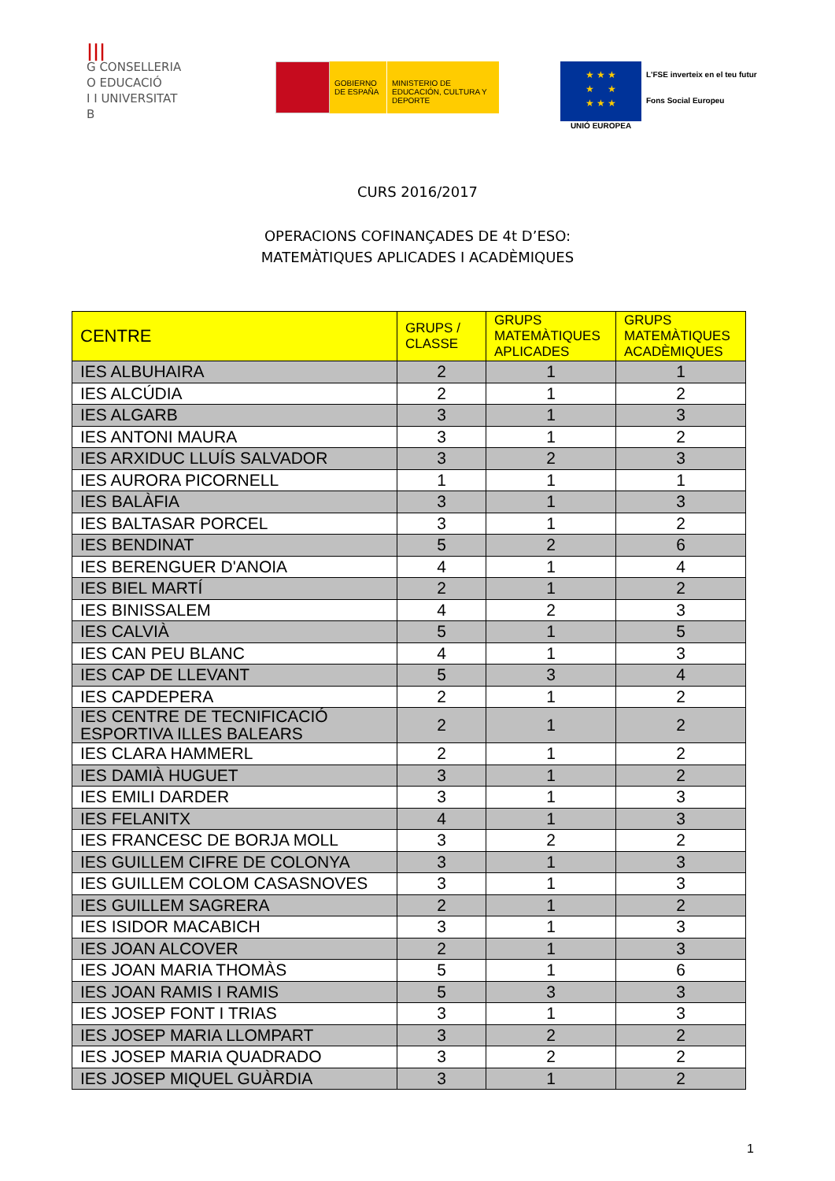|||
G CONSELLERIA
O EDUCACIÓ
I I UNIVERSITAT
B
GOBIERNO DE ESPAÑA
MINISTERIO DE EDUCACIÓN, CULTURA Y DEPORTE
★ ★ ★
★ ★
★ ★ ★
UNIÓ EUROPEA
L'FSE inverteix en el teu futur
Fons Social Europeu
CURS 2016/2017
OPERACIONS COFINANÇADES DE 4t D’ESO:
MATEMÀTIQUES APLICADES I ACADÈMIQUES
| CENTRE | GRUPS / CLASSE | GRUPS MATEMÀTIQUES APLICADES | GRUPS MATEMÀTIQUES ACADÈMIQUES |
| --- | --- | --- | --- |
| IES ALBUHAIRA | 2 | 1 | 1 |
| IES ALCÚDIA | 2 | 1 | 2 |
| IES ALGARB | 3 | 1 | 3 |
| IES ANTONI MAURA | 3 | 1 | 2 |
| IES ARXIDUC LLUÍS SALVADOR | 3 | 2 | 3 |
| IES AURORA PICORNELL | 1 | 1 | 1 |
| IES BALÀFIA | 3 | 1 | 3 |
| IES BALTASAR PORCEL | 3 | 1 | 2 |
| IES BENDINAT | 5 | 2 | 6 |
| IES BERENGUER D'ANOIA | 4 | 1 | 4 |
| IES BIEL MARTÍ | 2 | 1 | 2 |
| IES BINISSALEM | 4 | 2 | 3 |
| IES CALVIÀ | 5 | 1 | 5 |
| IES CAN PEU BLANC | 4 | 1 | 3 |
| IES CAP DE LLEVANT | 5 | 3 | 4 |
| IES CAPDEPERA | 2 | 1 | 2 |
| IES CENTRE DE TECNIFICACIÓ ESPORTIVA ILLES BALEARS | 2 | 1 | 2 |
| IES CLARA HAMMERL | 2 | 1 | 2 |
| IES DAMIÀ HUGUET | 3 | 1 | 2 |
| IES EMILI DARDER | 3 | 1 | 3 |
| IES FELANITX | 4 | 1 | 3 |
| IES FRANCESC DE BORJA MOLL | 3 | 2 | 2 |
| IES GUILLEM CIFRE DE COLONYA | 3 | 1 | 3 |
| IES GUILLEM COLOM CASASNOVES | 3 | 1 | 3 |
| IES GUILLEM SAGRERA | 2 | 1 | 2 |
| IES ISIDOR MACABICH | 3 | 1 | 3 |
| IES JOAN ALCOVER | 2 | 1 | 3 |
| IES JOAN MARIA THOMÀS | 5 | 1 | 6 |
| IES JOAN RAMIS I RAMIS | 5 | 3 | 3 |
| IES JOSEP FONT I TRIAS | 3 | 1 | 3 |
| IES JOSEP MARIA LLOMPART | 3 | 2 | 2 |
| IES JOSEP MARIA QUADRADO | 3 | 2 | 2 |
| IES JOSEP MIQUEL GUÀRDIA | 3 | 1 | 2 |
1